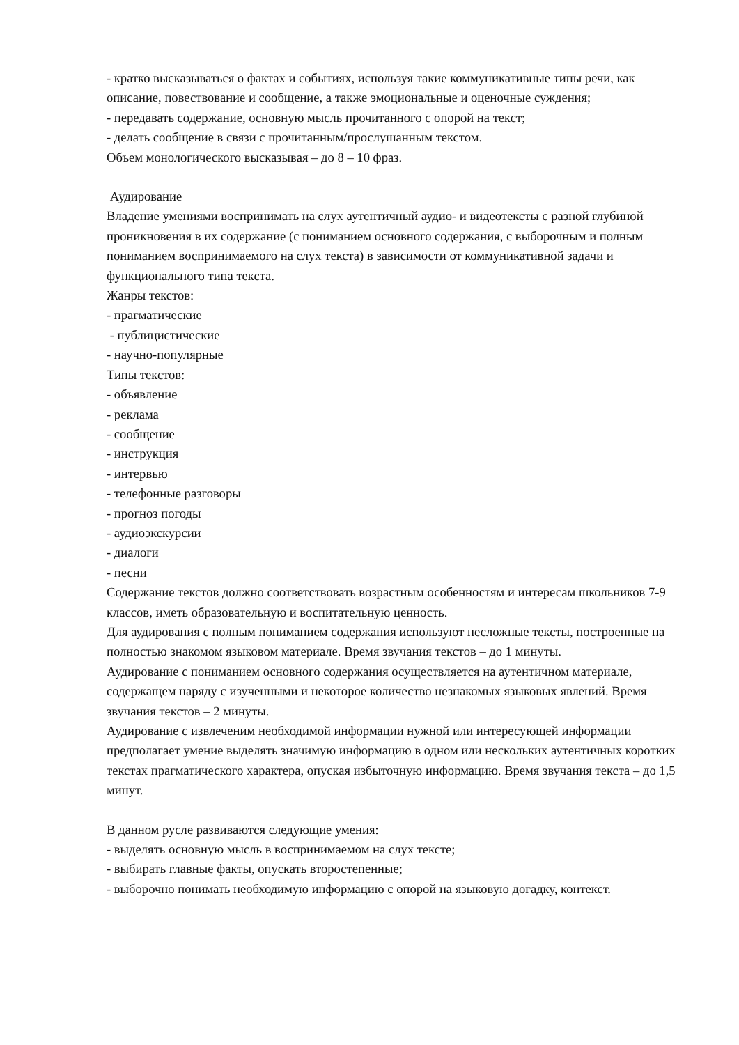- кратко высказываться о фактах и событиях, используя такие коммуникативные типы речи, как описание, повествование и сообщение, а также эмоциональные и оценочные суждения;
- передавать содержание, основную мысль прочитанного с опорой на текст;
- делать сообщение в связи с прочитанным/прослушанным текстом.
Объем монологического высказывая – до 8 – 10 фраз.
Аудирование
Владение умениями воспринимать на слух аутентичный аудио- и видеотексты с разной глубиной проникновения в их содержание (с пониманием основного содержания, с выборочным и полным пониманием воспринимаемого на слух текста) в зависимости от коммуникативной задачи и функционального типа текста.
Жанры текстов:
- прагматические
- публицистические
- научно-популярные
Типы текстов:
- объявление
- реклама
- сообщение
- инструкция
- интервью
- телефонные разговоры
- прогноз погоды
- аудиоэкскурсии
- диалоги
- песни
Содержание текстов должно соответствовать возрастным особенностям и интересам школьников 7-9 классов, иметь образовательную и воспитательную ценность.
Для аудирования с полным пониманием содержания используют несложные тексты, построенные на полностью знакомом языковом материале. Время звучания текстов – до 1 минуты.
Аудирование с пониманием основного содержания осуществляется на аутентичном материале, содержащем наряду с изученными и некоторое количество незнакомых языковых явлений. Время звучания текстов – 2 минуты.
Аудирование с извлеченим необходимой информации нужной или интересующей информации
предполагает умение выделять значимую информацию в одном или нескольких аутентичных коротких текстах прагматического характера, опуская избыточную информацию. Время звучания текста – до 1,5 минут.
В данном русле развиваются следующие умения:
- выделять основную мысль в воспринимаемом на слух тексте;
- выбирать главные факты, опускать второстепенные;
- выборочно понимать необходимую информацию с опорой на языковую догадку, контекст.